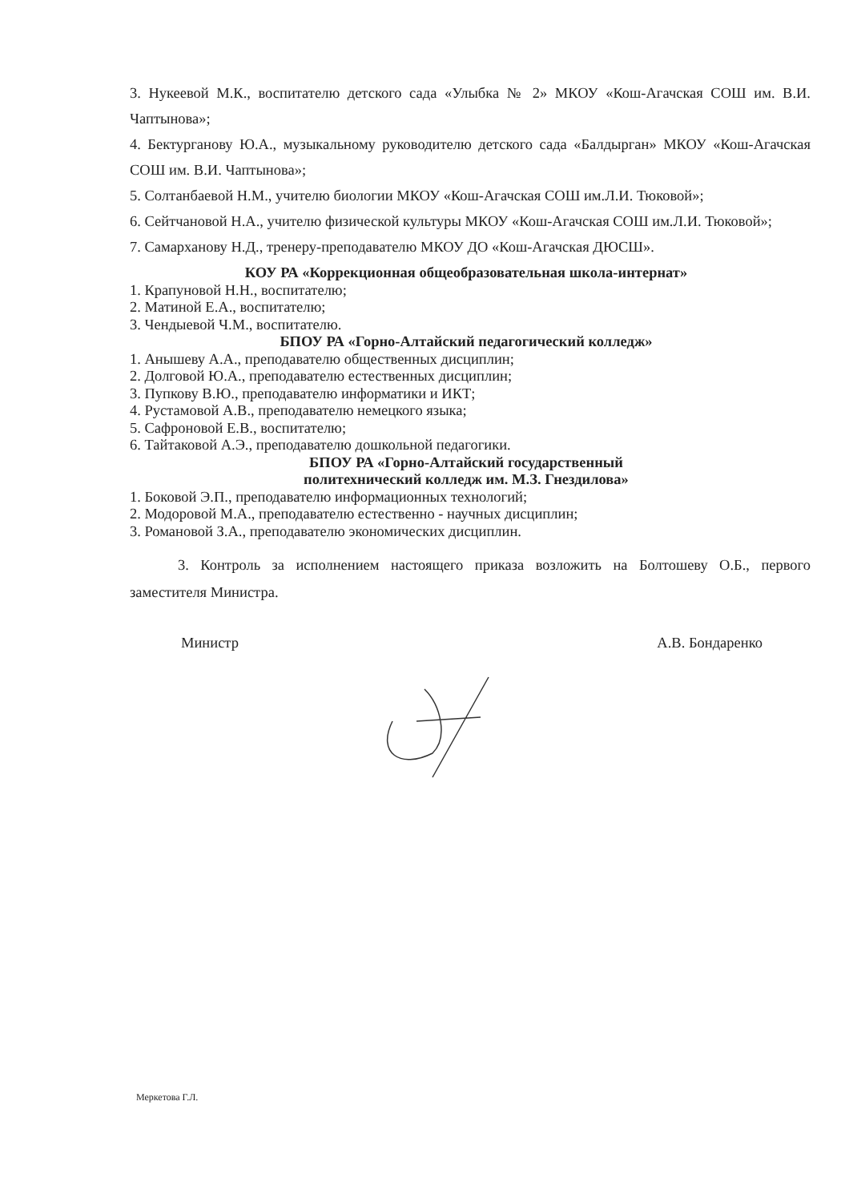3. Нукеевой М.К., воспитателю детского сада «Улыбка № 2» МКОУ «Кош-Агачская СОШ им. В.И. Чаптынова»;
4. Бектурганову Ю.А., музыкальному руководителю детского сада «Балдырган» МКОУ «Кош-Агачская СОШ им. В.И. Чаптынова»;
5. Солтанбаевой Н.М., учителю биологии МКОУ «Кош-Агачская СОШ им.Л.И. Тюковой»;
6. Сейтчановой Н.А., учителю физической культуры МКОУ «Кош-Агачская СОШ им.Л.И. Тюковой»;
7. Самарханову Н.Д., тренеру-преподавателю МКОУ ДО «Кош-Агачская ДЮСШ».
КОУ РА «Коррекционная общеобразовательная школа-интернат»
1. Крапуновой Н.Н., воспитателю;
2. Матиной Е.А., воспитателю;
3. Чендыевой Ч.М., воспитателю.
БПОУ РА «Горно-Алтайский педагогический колледж»
1. Анышеву А.А., преподавателю общественных дисциплин;
2. Долговой Ю.А., преподавателю естественных дисциплин;
3. Пупкову В.Ю., преподавателю информатики и ИКТ;
4. Рустамовой А.В., преподавателю немецкого языка;
5. Сафроновой Е.В., воспитателю;
6. Тайтаковой А.Э., преподавателю дошкольной педагогики.
БПОУ РА «Горно-Алтайский государственный
политехнический колледж им. М.З. Гнездилова»
1. Боковой Э.П., преподавателю информационных технологий;
2. Модоровой М.А., преподавателю естественно - научных дисциплин;
3. Романовой З.А., преподавателю экономических дисциплин.
3. Контроль за исполнением настоящего приказа возложить на Болтошеву О.Б., первого заместителя Министра.
Министр А.В. Бондаренко
Меркетова Г.Л.